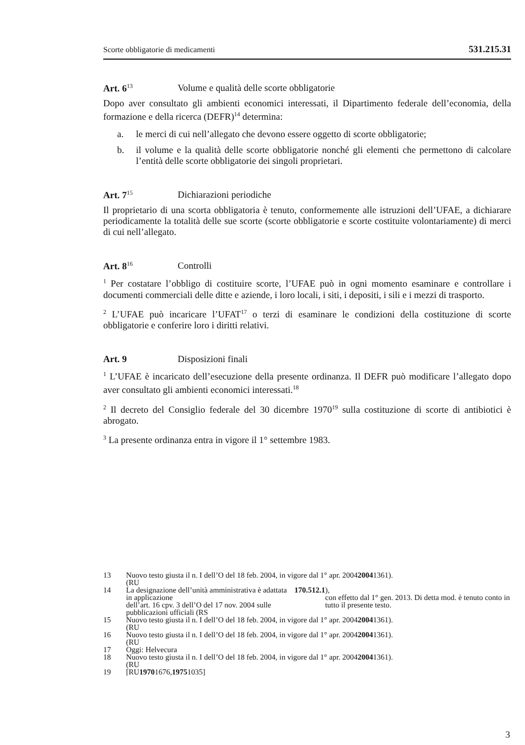Scorte obbligatorie di medicamenti 531.215.31
Art. 6<sup>13</sup> Volume e qualità delle scorte obbligatorie
Dopo aver consultato gli ambienti economici interessati, il Dipartimento federale dell’economia, della formazione e della ricerca (DEFR)<sup>14</sup> determina:
a. le merci di cui nell’allegato che devono essere oggetto di scorte obbligatorie;
b. il volume e la qualità delle scorte obbligatorie nonché gli elementi che permettono di calcolare l’entità delle scorte obbligatorie dei singoli proprietari.
Art. 7<sup>15</sup> Dichiarazioni periodiche
Il proprietario di una scorta obbligatoria è tenuto, conformemente alle istruzioni dell’UFAE, a dichiarare periodicamente la totalità delle sue scorte (scorte obbligatorie e scorte costituite volontariamente) di merci di cui nell’allegato.
Art. 8<sup>16</sup> Controlli
<sup>1</sup> Per costatare l’obbligo di costituire scorte, l’UFAE può in ogni momento esaminare e controllare i documenti commerciali delle ditte e aziende, i loro locali, i siti, i depositi, i sili e i mezzi di trasporto.
<sup>2</sup> L’UFAE può incaricare l’UFAT<sup>17</sup> o terzi di esaminare le condizioni della costituzione di scorte obbligatorie e conferire loro i diritti relativi.
Art. 9 Disposizioni finali
<sup>1</sup> L’UFAE è incaricato dell’esecuzione della presente ordinanza. Il DEFR può modificare l’allegato dopo aver consultato gli ambienti economici interessati.<sup>18</sup>
<sup>2</sup> Il decreto del Consiglio federale del 30 dicembre 1970<sup>19</sup> sulla costituzione di scorte di antibiotici è abrogato.
<sup>3</sup> La presente ordinanza entra in vigore il 1° settembre 1983.
13 Nuovo testo giusta il n. I dell’O del 18 feb. 2004, in vigore dal 1° apr. 2004
(RU 2004 1361).
14 La designazione dell’unità amministrativa è adattata in applicazione
dell’art. 16 cpv. 3 dell’O del 17 nov. 2004 sulle pubblicazioni ufficiali (RS 170.512.1),
con effetto dal 1° gen. 2013. Di detta mod. è tenuto conto in tutto il presente testo.
15 Nuovo testo giusta il n. I dell’O del 18 feb. 2004, in vigore dal 1° apr. 2004
(RU 2004 1361).
16 Nuovo testo giusta il n. I dell’O del 18 feb. 2004, in vigore dal 1° apr. 2004
(RU 2004 1361).
17 Oggi: Helvecura
18 Nuovo testo giusta il n. I dell’O del 18 feb. 2004, in vigore dal 1° apr. 2004
(RU 2004 1361).
19 [RU 1970 1676, 1975 1035]
3